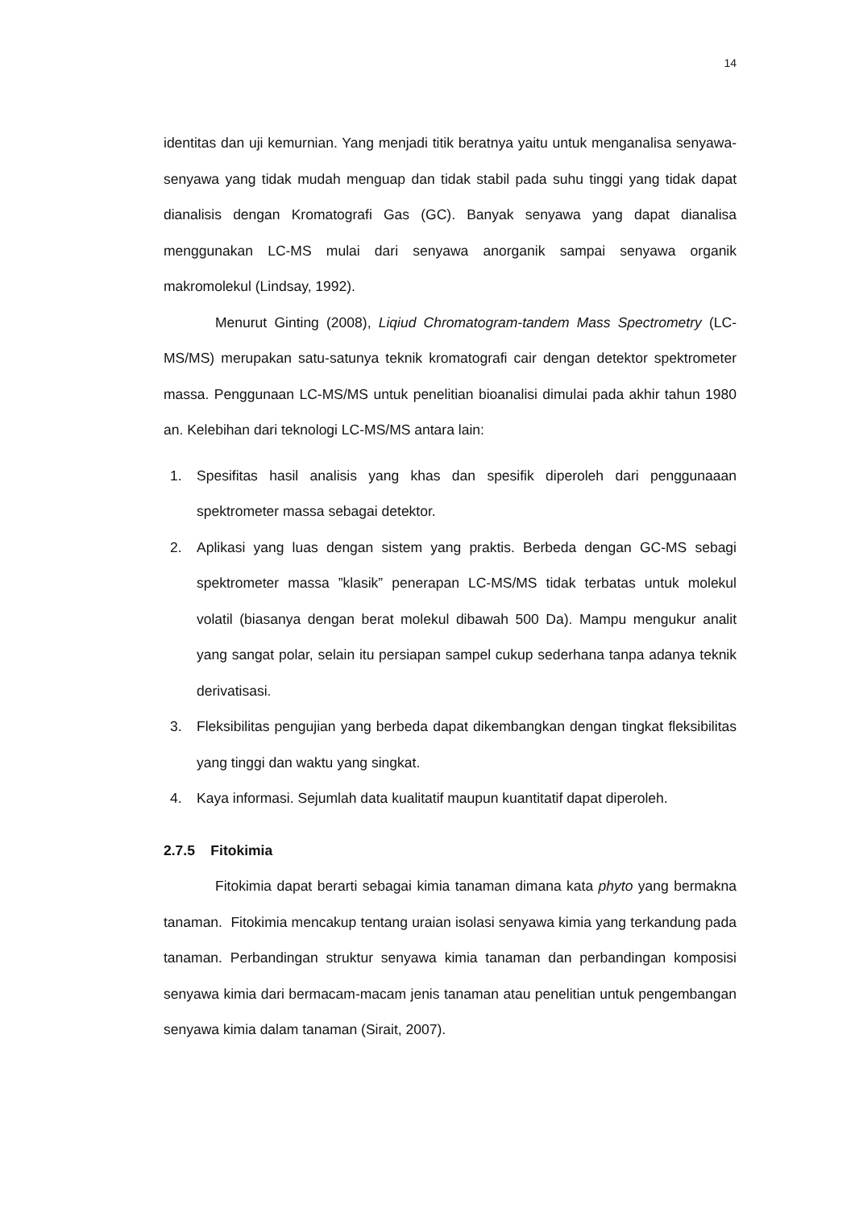14
identitas dan uji kemurnian. Yang menjadi titik beratnya yaitu untuk menganalisa senyawa-senyawa yang tidak mudah menguap dan tidak stabil pada suhu tinggi yang tidak dapat dianalisis dengan Kromatografi Gas (GC). Banyak senyawa yang dapat dianalisa menggunakan LC-MS mulai dari senyawa anorganik sampai senyawa organik makromolekul (Lindsay, 1992).
Menurut Ginting (2008), Liqiud Chromatogram-tandem Mass Spectrometry (LC-MS/MS) merupakan satu-satunya teknik kromatografi cair dengan detektor spektrometer massa. Penggunaan LC-MS/MS untuk penelitian bioanalisi dimulai pada akhir tahun 1980 an. Kelebihan dari teknologi LC-MS/MS antara lain:
1. Spesifitas hasil analisis yang khas dan spesifik diperoleh dari penggunaaan spektrometer massa sebagai detektor.
2. Aplikasi yang luas dengan sistem yang praktis. Berbeda dengan GC-MS sebagi spektrometer massa ”klasik” penerapan LC-MS/MS tidak terbatas untuk molekul volatil (biasanya dengan berat molekul dibawah 500 Da). Mampu mengukur analit yang sangat polar, selain itu persiapan sampel cukup sederhana tanpa adanya teknik derivatisasi.
3. Fleksibilitas pengujian yang berbeda dapat dikembangkan dengan tingkat fleksibilitas yang tinggi dan waktu yang singkat.
4. Kaya informasi. Sejumlah data kualitatif maupun kuantitatif dapat diperoleh.
2.7.5 Fitokimia
Fitokimia dapat berarti sebagai kimia tanaman dimana kata phyto yang bermakna tanaman. Fitokimia mencakup tentang uraian isolasi senyawa kimia yang terkandung pada tanaman. Perbandingan struktur senyawa kimia tanaman dan perbandingan komposisi senyawa kimia dari bermacam-macam jenis tanaman atau penelitian untuk pengembangan senyawa kimia dalam tanaman (Sirait, 2007).